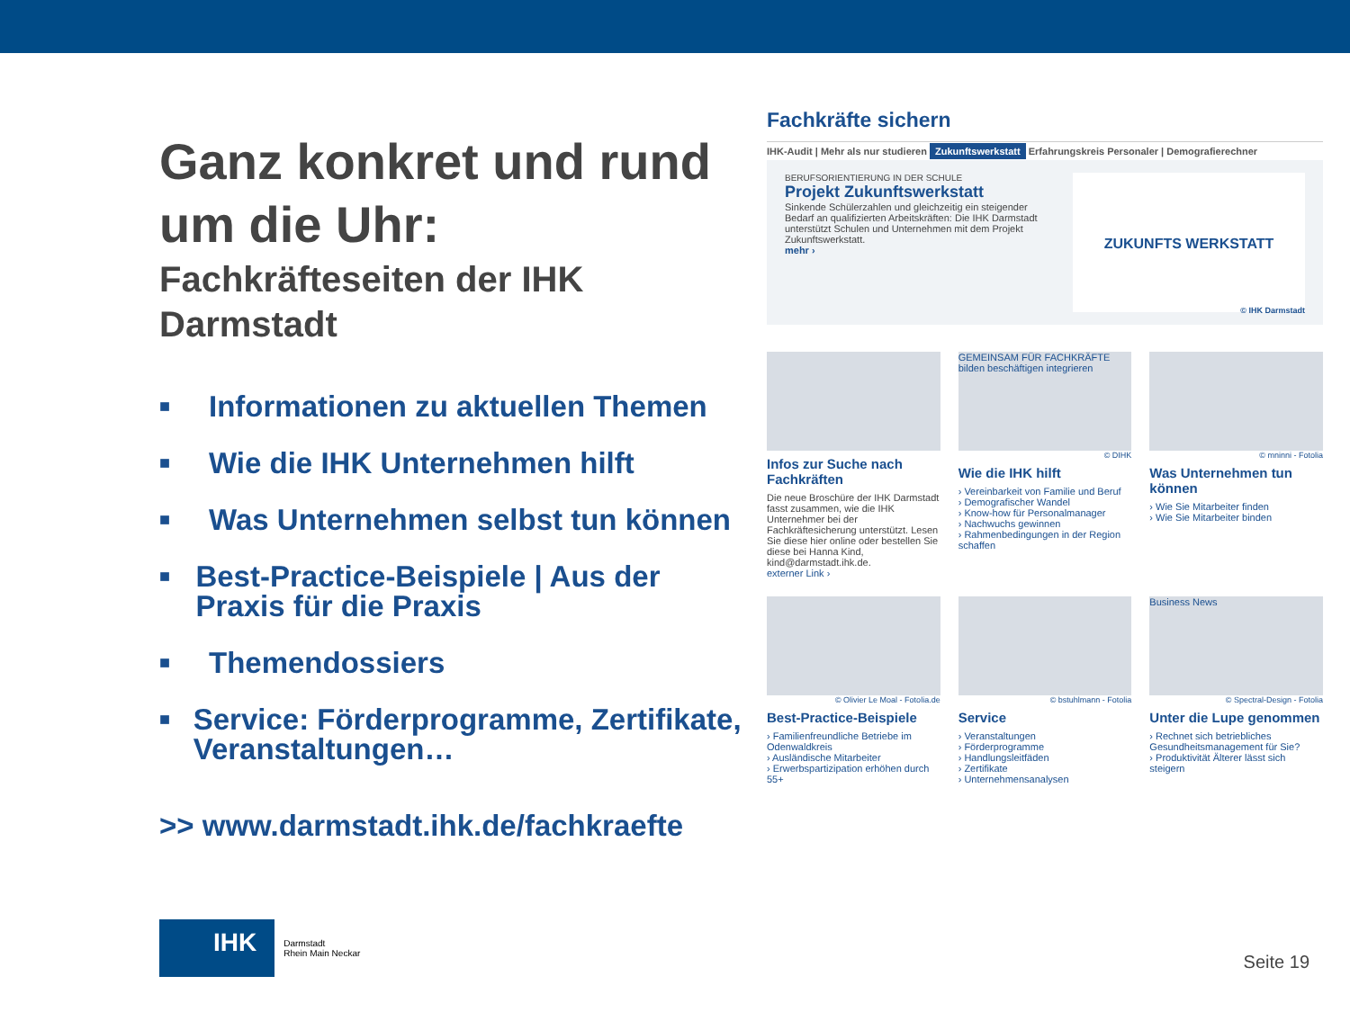Ganz konkret und rund um die Uhr:
Fachkräfteseiten der IHK Darmstadt
■ Informationen zu aktuellen Themen
■ Wie die IHK Unternehmen hilft
■ Was Unternehmen selbst tun können
■ Best-Practice-Beispiele | Aus der Praxis für die Praxis
■ Themendossiers
■ Service: Förderprogramme, Zertifikate, Veranstaltungen…
>> www.darmstadt.ihk.de/fachkraefte
Fachkräfte sichern
IHK-Audit | Mehr als nur studieren Zukunftswerkstatt Erfahrungskreis Personaler | Demografierechner
BERUFSORIENTIERUNG IN DER SCHULE
Projekt Zukunftswerkstatt
Sinkende Schülerzahlen und gleichzeitig ein steigender Bedarf an qualifizierten Arbeitskräften: Die IHK Darmstadt unterstützt Schulen und Unternehmen mit dem Projekt Zukunftswerkstatt.
mehr ›
ZUKUNFTS WERKSTATT
© IHK Darmstadt
Infos zur Suche nach Fachkräften
Die neue Broschüre der IHK Darmstadt fasst zusammen, wie die IHK Unternehmer bei der Fachkräftesicherung unterstützt. Lesen Sie diese hier online oder bestellen Sie diese bei Hanna Kind, kind@darmstadt.ihk.de.
externer Link ›
GEMEINSAM FÜR FACHKRÄFTE bilden beschäftigen integrieren
© DIHK
Wie die IHK hilft
› Vereinbarkeit von Familie und Beruf
› Demografischer Wandel
› Know-how für Personalmanager
› Nachwuchs gewinnen
› Rahmenbedingungen in der Region schaffen
© mninni - Fotolia
Was Unternehmen tun können
› Wie Sie Mitarbeiter finden
› Wie Sie Mitarbeiter binden
© Olivier Le Moal - Fotolia.de
Best-Practice-Beispiele
› Familienfreundliche Betriebe im Odenwaldkreis
› Ausländische Mitarbeiter
› Erwerbspartizipation erhöhen durch 55+
© bstuhlmann - Fotolia
Service
› Veranstaltungen
› Förderprogramme
› Handlungsleitfäden
› Zertifikate
› Unternehmensanalysen
Business News
© Spectral-Design - Fotolia
Unter die Lupe genommen
› Rechnet sich betriebliches Gesundheitsmanagement für Sie?
› Produktivität Älterer lässt sich steigern
IHK
Darmstadt
Rhein Main Neckar
Seite 19